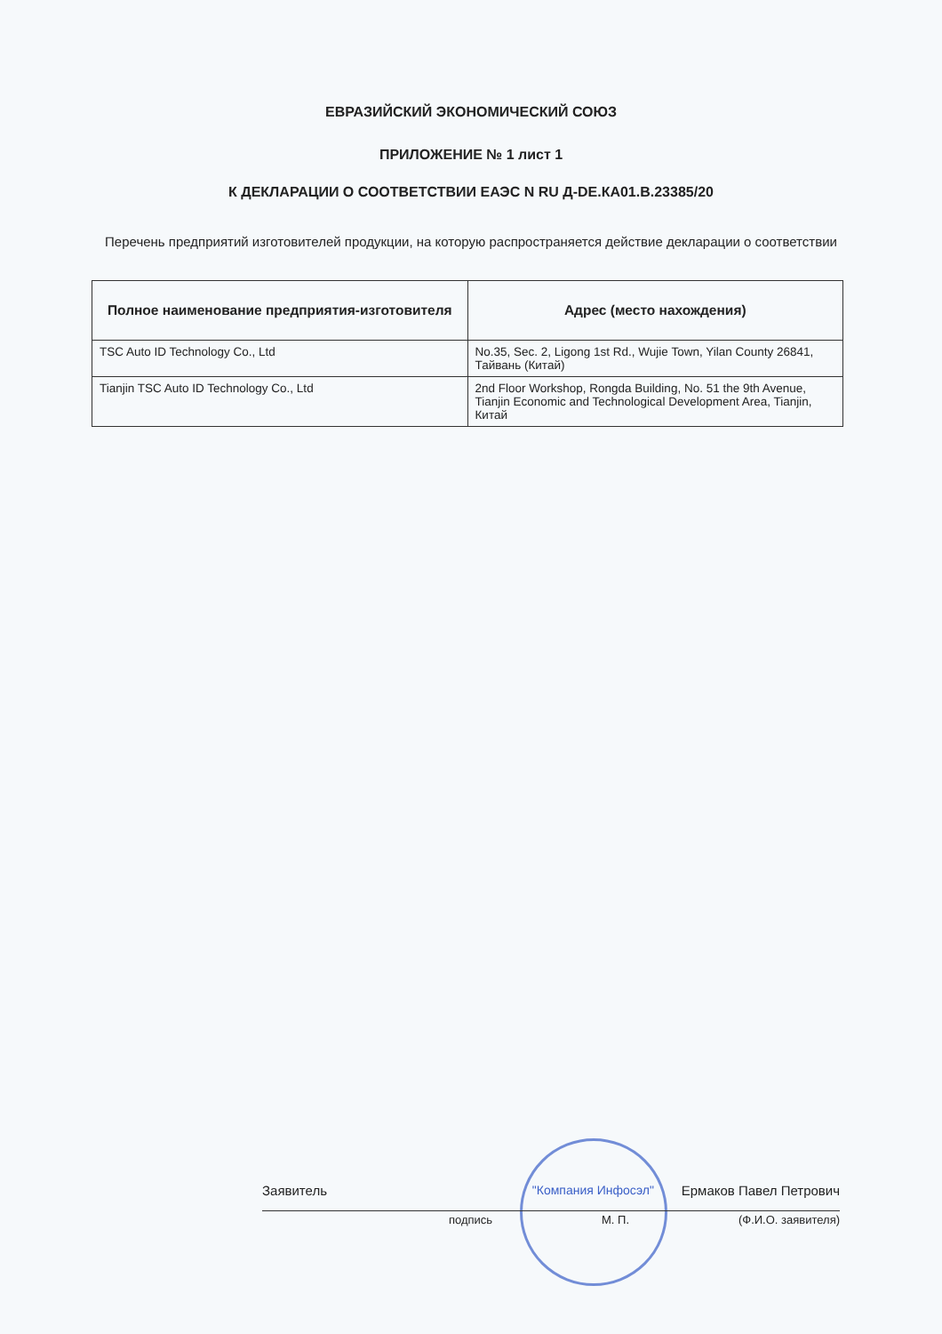ЕВРАЗИЙСКИЙ ЭКОНОМИЧЕСКИЙ СОЮЗ
ПРИЛОЖЕНИЕ № 1 лист 1
К ДЕКЛАРАЦИИ О СООТВЕТСТВИИ ЕАЭС N RU Д-DE.КА01.В.23385/20
Перечень предприятий изготовителей продукции, на которую распространяется действие декларации о соответствии
| Полное наименование предприятия-изготовителя | Адрес (место нахождения) |
| --- | --- |
| TSC Auto ID Technology Co., Ltd | No.35, Sec. 2, Ligong 1st Rd., Wujie Town, Yilan County 26841, Тайвань (Китай) |
| Tianjin TSC Auto ID Technology Co., Ltd | 2nd Floor Workshop, Rongda Building, No. 51 the 9th Avenue, Tianjin Economic and Technological Development Area, Tianjin, Китай |
Заявитель "Компания Инфосэл" Ермаков Павел Петрович
подпись М. П. (Ф.И.О. заявителя)